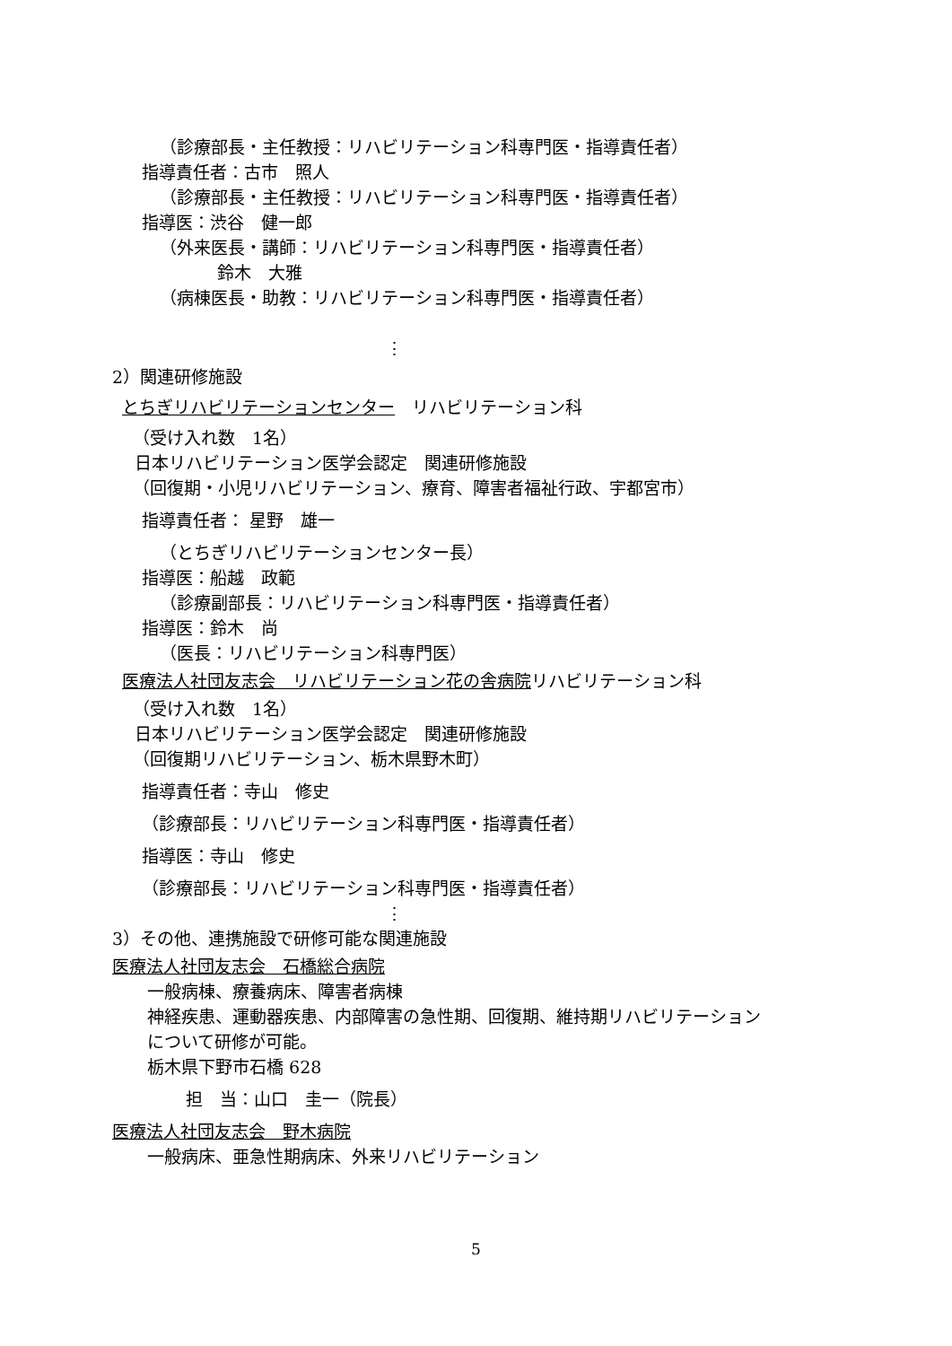（診療部長・主任教授：リハビリテーション科専門医・指導責任者）
指導責任者：古市　照人
（診療部長・主任教授：リハビリテーション科専門医・指導責任者）
指導医：渋谷　健一郎
（外来医長・講師：リハビリテーション科専門医・指導責任者）
鈴木　大雅
（病棟医長・助教：リハビリテーション科専門医・指導責任者）
⋮
2）関連研修施設
とちぎリハビリテーションセンター　リハビリテーション科
（受け入れ数　1名）
日本リハビリテーション医学会認定　関連研修施設
（回復期・小児リハビリテーション、療育、障害者福祉行政、宇都宮市）
指導責任者： 星野　雄一
（とちぎリハビリテーションセンター長）
指導医：船越　政範
（診療副部長：リハビリテーション科専門医・指導責任者）
指導医：鈴木　尚
（医長：リハビリテーション科専門医）
医療法人社団友志会　リハビリテーション花の舎病院リハビリテーション科
（受け入れ数　1名）
日本リハビリテーション医学会認定　関連研修施設
（回復期リハビリテーション、栃木県野木町）
指導責任者：寺山　修史
（診療部長：リハビリテーション科専門医・指導責任者）
指導医：寺山　修史
（診療部長：リハビリテーション科専門医・指導責任者）
⋮
3）その他、連携施設で研修可能な関連施設
医療法人社団友志会　石橋総合病院
一般病棟、療養病床、障害者病棟
神経疾患、運動器疾患、内部障害の急性期、回復期、維持期リハビリテーション
について研修が可能。
栃木県下野市石橋 628
担　当：山口　圭一（院長）
医療法人社団友志会　野木病院
一般病床、亜急性期病床、外来リハビリテーション
5